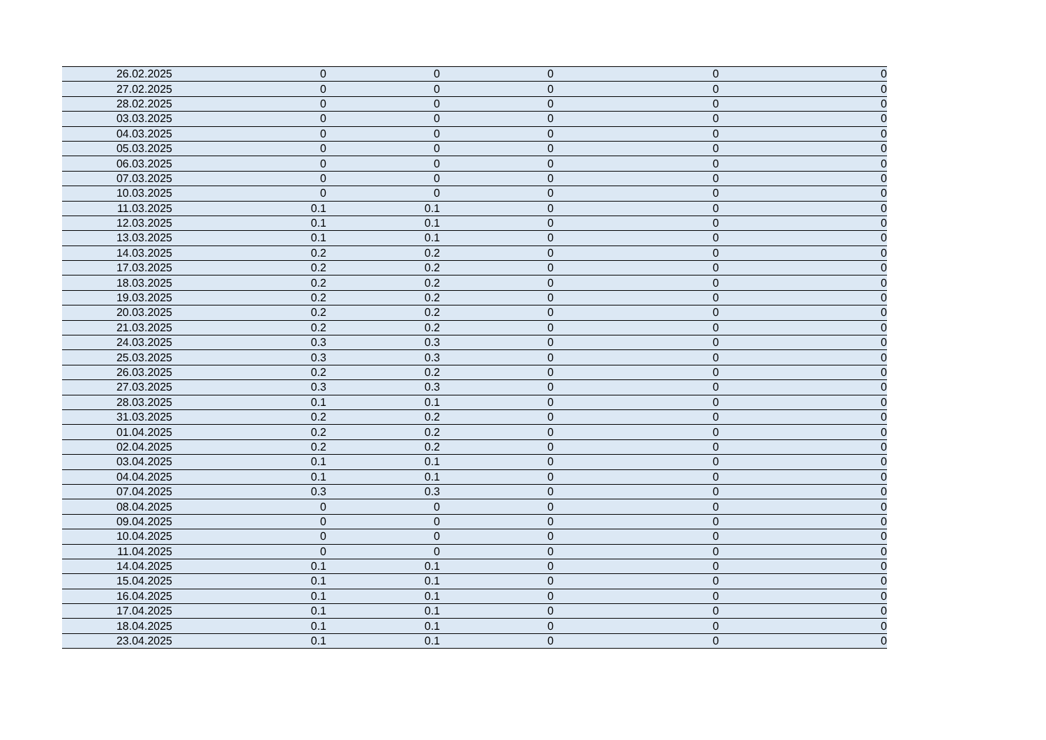| 26.02.2025 | 0 | 0 | 0 | 0 | 0 |
| 27.02.2025 | 0 | 0 | 0 | 0 | 0 |
| 28.02.2025 | 0 | 0 | 0 | 0 | 0 |
| 03.03.2025 | 0 | 0 | 0 | 0 | 0 |
| 04.03.2025 | 0 | 0 | 0 | 0 | 0 |
| 05.03.2025 | 0 | 0 | 0 | 0 | 0 |
| 06.03.2025 | 0 | 0 | 0 | 0 | 0 |
| 07.03.2025 | 0 | 0 | 0 | 0 | 0 |
| 10.03.2025 | 0 | 0 | 0 | 0 | 0 |
| 11.03.2025 | 0.1 | 0.1 | 0 | 0 | 0 |
| 12.03.2025 | 0.1 | 0.1 | 0 | 0 | 0 |
| 13.03.2025 | 0.1 | 0.1 | 0 | 0 | 0 |
| 14.03.2025 | 0.2 | 0.2 | 0 | 0 | 0 |
| 17.03.2025 | 0.2 | 0.2 | 0 | 0 | 0 |
| 18.03.2025 | 0.2 | 0.2 | 0 | 0 | 0 |
| 19.03.2025 | 0.2 | 0.2 | 0 | 0 | 0 |
| 20.03.2025 | 0.2 | 0.2 | 0 | 0 | 0 |
| 21.03.2025 | 0.2 | 0.2 | 0 | 0 | 0 |
| 24.03.2025 | 0.3 | 0.3 | 0 | 0 | 0 |
| 25.03.2025 | 0.3 | 0.3 | 0 | 0 | 0 |
| 26.03.2025 | 0.2 | 0.2 | 0 | 0 | 0 |
| 27.03.2025 | 0.3 | 0.3 | 0 | 0 | 0 |
| 28.03.2025 | 0.1 | 0.1 | 0 | 0 | 0 |
| 31.03.2025 | 0.2 | 0.2 | 0 | 0 | 0 |
| 01.04.2025 | 0.2 | 0.2 | 0 | 0 | 0 |
| 02.04.2025 | 0.2 | 0.2 | 0 | 0 | 0 |
| 03.04.2025 | 0.1 | 0.1 | 0 | 0 | 0 |
| 04.04.2025 | 0.1 | 0.1 | 0 | 0 | 0 |
| 07.04.2025 | 0.3 | 0.3 | 0 | 0 | 0 |
| 08.04.2025 | 0 | 0 | 0 | 0 | 0 |
| 09.04.2025 | 0 | 0 | 0 | 0 | 0 |
| 10.04.2025 | 0 | 0 | 0 | 0 | 0 |
| 11.04.2025 | 0 | 0 | 0 | 0 | 0 |
| 14.04.2025 | 0.1 | 0.1 | 0 | 0 | 0 |
| 15.04.2025 | 0.1 | 0.1 | 0 | 0 | 0 |
| 16.04.2025 | 0.1 | 0.1 | 0 | 0 | 0 |
| 17.04.2025 | 0.1 | 0.1 | 0 | 0 | 0 |
| 18.04.2025 | 0.1 | 0.1 | 0 | 0 | 0 |
| 23.04.2025 | 0.1 | 0.1 | 0 | 0 | 0 |